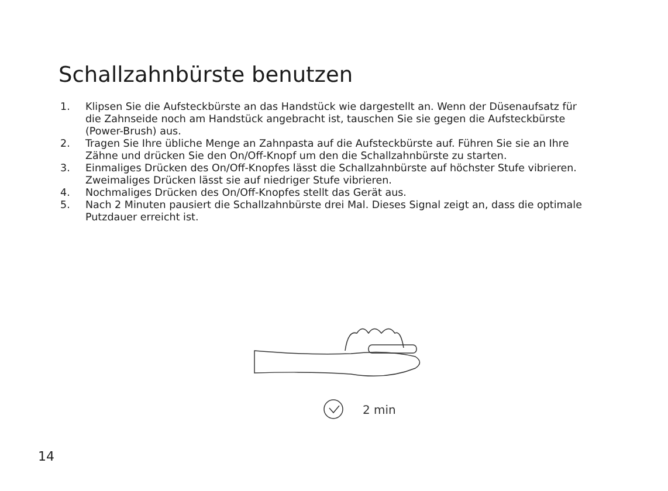Schallzahnbürste benutzen
1. Klipsen Sie die Aufsteckbürste an das Handstück wie dargestellt an. Wenn der Düsenaufsatz für die Zahnseide noch am Handstück angebracht ist, tauschen Sie sie gegen die Aufsteckbürste (Power-Brush) aus.
2. Tragen Sie Ihre übliche Menge an Zahnpasta auf die Aufsteckbürste auf. Führen Sie sie an Ihre Zähne und drücken Sie den On/Off-Knopf um den die Schallzahnbürste zu starten.
3. Einmaliges Drücken des On/Off-Knopfes lässt die Schallzahnbürste auf höchster Stufe vibrieren. Zweimaliges Drücken lässt sie auf niedriger Stufe vibrieren.
4. Nochmaliges Drücken des On/Off-Knopfes stellt das Gerät aus.
5. Nach 2 Minuten pausiert die Schallzahnbürste drei Mal. Dieses Signal zeigt an, dass die optimale Putzdauer erreicht ist.
2 min
14